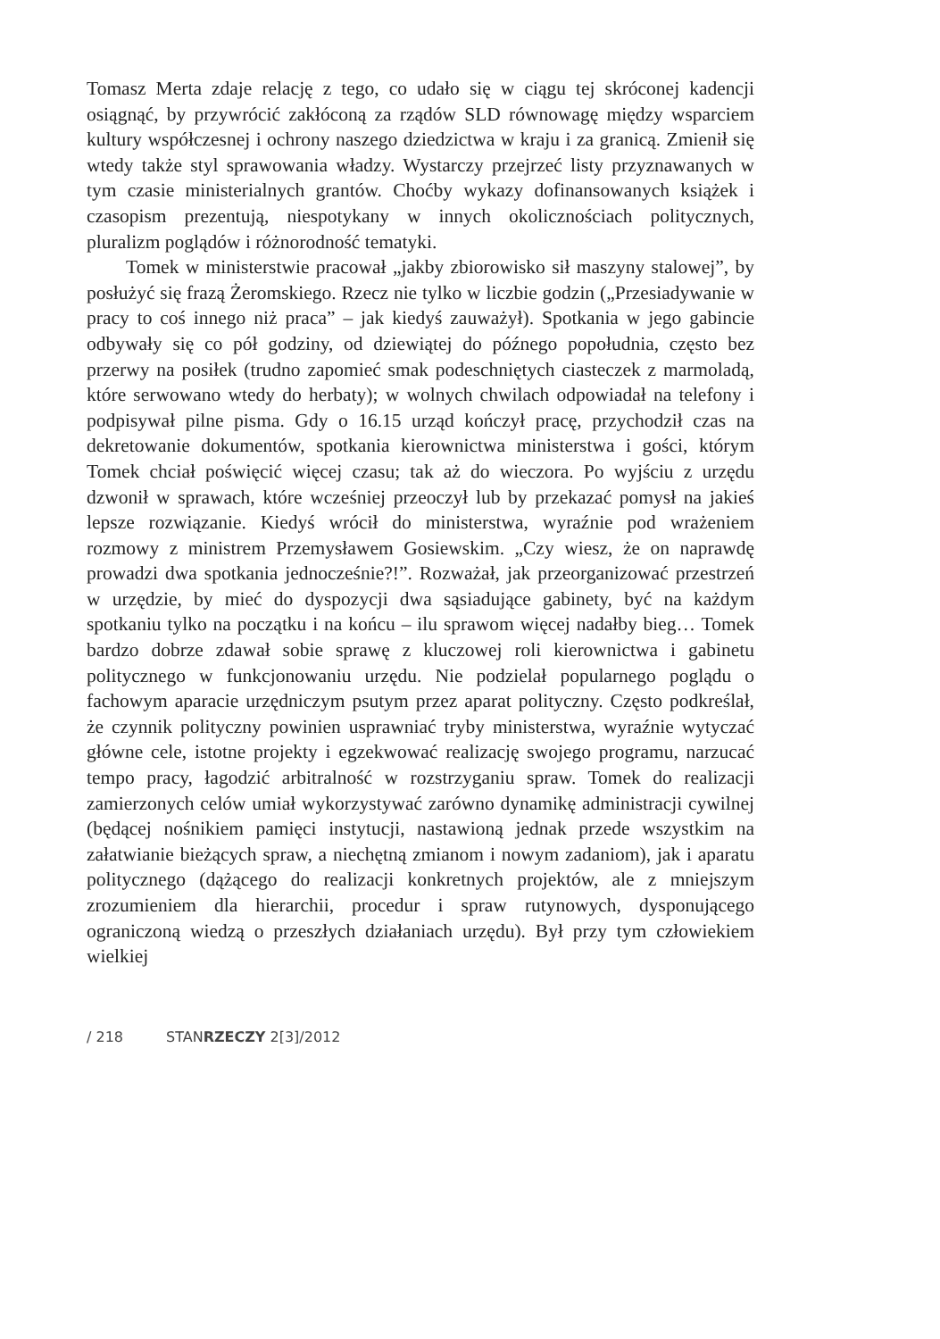Tomasz Merta zdaje relację z tego, co udało się w ciągu tej skróconej kadencji osiągnąć, by przywrócić zakłóconą za rządów SLD równowagę między wsparciem kultury współczesnej i ochrony naszego dziedzictwa w kraju i za granicą. Zmienił się wtedy także styl sprawowania władzy. Wystarczy przejrzeć listy przyznawanych w tym czasie ministerialnych grantów. Choćby wykazy dofinansowanych książek i czasopism prezentują, niespotykany w innych okolicznościach politycznych, pluralizm poglądów i różnorodność tematyki.
Tomek w ministerstwie pracował „jakby zbiorowisko sił maszyny stalowej”, by posłużyć się frazą Żeromskiego. Rzecz nie tylko w liczbie godzin („Przesiadywanie w pracy to coś innego niż praca” – jak kiedyś zauważył). Spotkania w jego gabincie odbywały się co pół godziny, od dziewiątej do późnego popołudnia, często bez przerwy na posiłek (trudno zapomieć smak podeschniętych ciasteczek z marmoladą, które serwowano wtedy do herbaty); w wolnych chwilach odpowiadał na telefony i podpisywał pilne pisma. Gdy o 16.15 urząd kończył pracę, przychodził czas na dekretowanie dokumentów, spotkania kierownictwa ministerstwa i gości, którym Tomek chciał poświęcić więcej czasu; tak aż do wieczora. Po wyjściu z urzędu dzwonił w sprawach, które wcześniej przeoczył lub by przekazać pomysł na jakieś lepsze rozwiązanie. Kiedyś wrócił do ministerstwa, wyraźnie pod wrażeniem rozmowy z ministrem Przemysławem Gosiewskim. „Czy wiesz, że on naprawdę prowadzi dwa spotkania jednocześnie?!”. Rozważał, jak przeorganizować przestrzeń w urzędzie, by mieć do dyspozycji dwa sąsiadujące gabinety, być na każdym spotkaniu tylko na początku i na końcu – ilu sprawom więcej nadałby bieg… Tomek bardzo dobrze zdawał sobie sprawę z kluczowej roli kierownictwa i gabinetu politycznego w funkcjonowaniu urzędu. Nie podzielał popularnego poglądu o fachowym aparacie urzędniczym psutym przez aparat polityczny. Często podkreślał, że czynnik polityczny powinien usprawniać tryby ministerstwa, wyraźnie wytyczać główne cele, istotne projekty i egzekwować realizację swojego programu, narzucać tempo pracy, łagodzić arbitralność w rozstrzyganiu spraw. Tomek do realizacji zamierzonych celów umiał wykorzystywać zarówno dynamikę administracji cywilnej (będącej nośnikiem pamięci instytucji, nastawioną jednak przede wszystkim na załatwianie bieżących spraw, a niechętną zmianom i nowym zadaniom), jak i aparatu politycznego (dążącego do realizacji konkretnych projektów, ale z mniejszym zrozumieniem dla hierarchii, procedur i spraw rutynowych, dysponującego ograniczoną wiedzą o przeszłych działaniach urzędu). Był przy tym człowiekiem wielkiej
/ 218 STANRZECZY 2[3]/2012